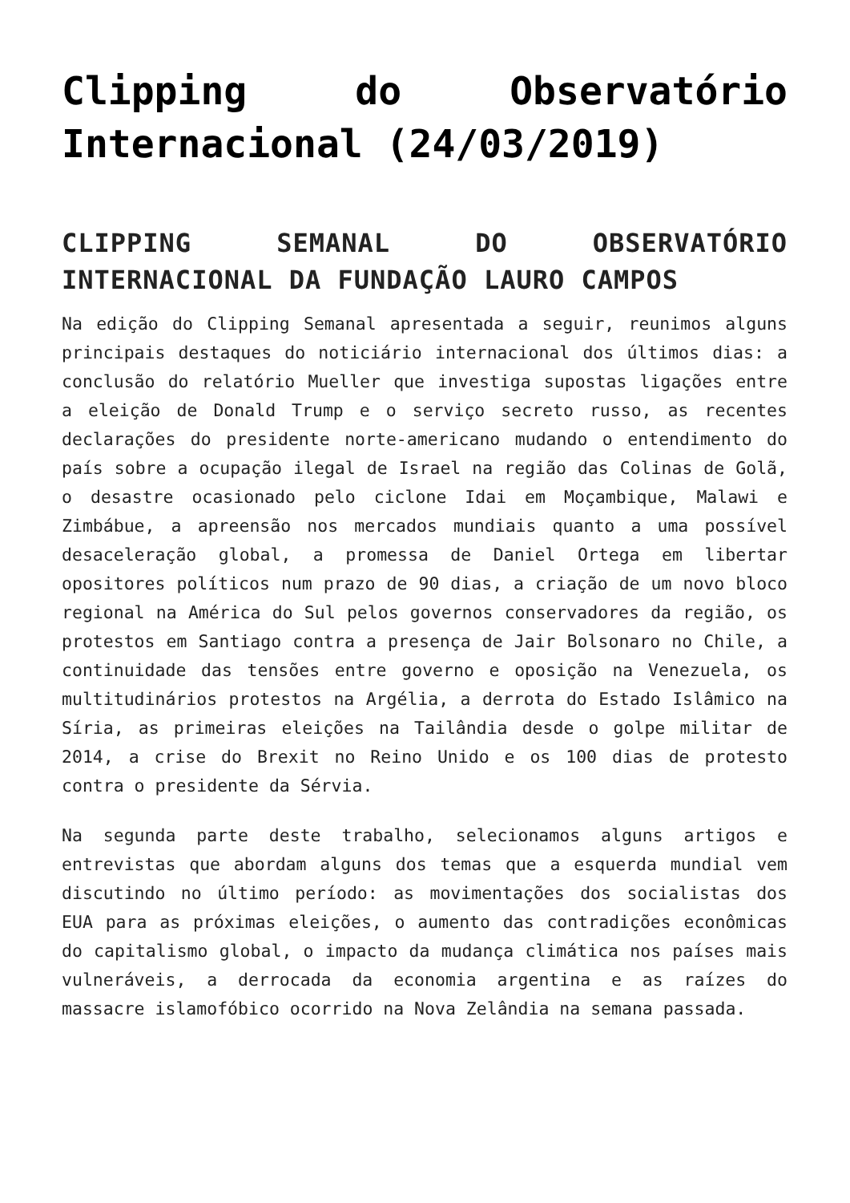Clipping do Observatório Internacional (24/03/2019)
CLIPPING SEMANAL DO OBSERVATÓRIO INTERNACIONAL DA FUNDAÇÃO LAURO CAMPOS
Na edição do Clipping Semanal apresentada a seguir, reunimos alguns principais destaques do noticiário internacional dos últimos dias: a conclusão do relatório Mueller que investiga supostas ligações entre a eleição de Donald Trump e o serviço secreto russo, as recentes declarações do presidente norte-americano mudando o entendimento do país sobre a ocupação ilegal de Israel na região das Colinas de Golã, o desastre ocasionado pelo ciclone Idai em Moçambique, Malawi e Zimbábue, a apreensão nos mercados mundiais quanto a uma possível desaceleração global, a promessa de Daniel Ortega em libertar opositores políticos num prazo de 90 dias, a criação de um novo bloco regional na América do Sul pelos governos conservadores da região, os protestos em Santiago contra a presença de Jair Bolsonaro no Chile, a continuidade das tensões entre governo e oposição na Venezuela, os multitudinários protestos na Argélia, a derrota do Estado Islâmico na Síria, as primeiras eleições na Tailândia desde o golpe militar de 2014, a crise do Brexit no Reino Unido e os 100 dias de protesto contra o presidente da Sérvia.
Na segunda parte deste trabalho, selecionamos alguns artigos e entrevistas que abordam alguns dos temas que a esquerda mundial vem discutindo no último período: as movimentações dos socialistas dos EUA para as próximas eleições, o aumento das contradições econômicas do capitalismo global, o impacto da mudança climática nos países mais vulneráveis, a derrocada da economia argentina e as raízes do massacre islamofóbico ocorrido na Nova Zelândia na semana passada.